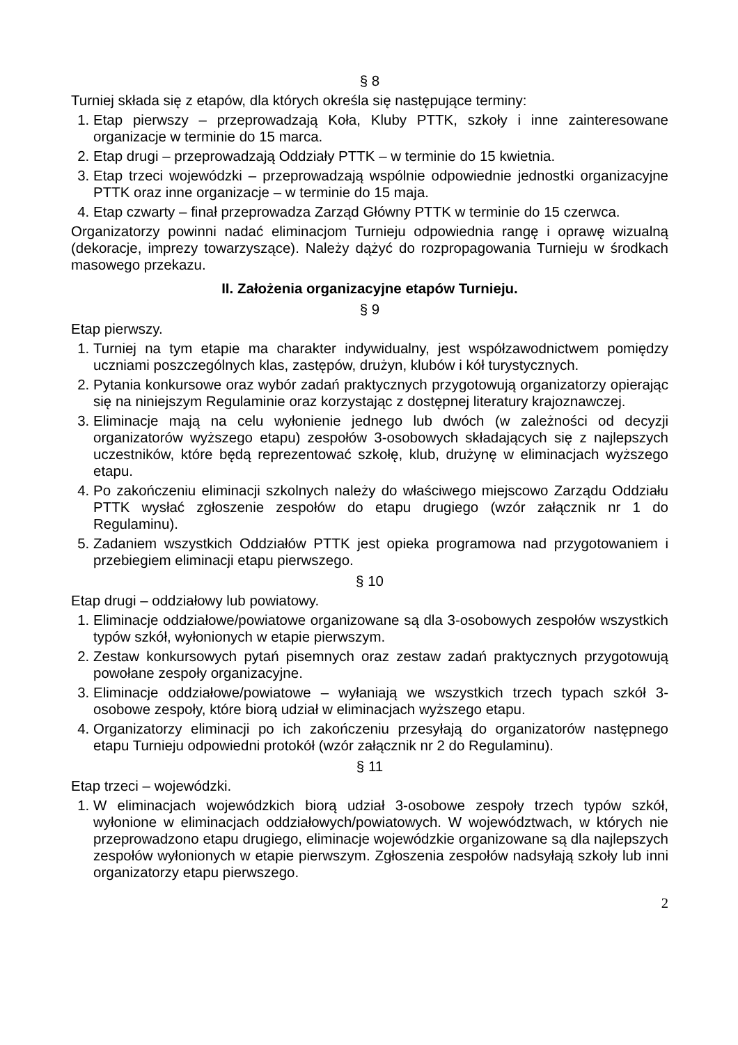§ 8
Turniej składa się z etapów, dla których określa się następujące terminy:
1. Etap pierwszy – przeprowadzają Koła, Kluby PTTK, szkoły i inne zainteresowane organizacje w terminie do 15 marca.
2. Etap drugi – przeprowadzają Oddziały PTTK – w terminie do 15 kwietnia.
3. Etap trzeci wojewódzki – przeprowadzają wspólnie odpowiednie jednostki organizacyjne PTTK oraz inne organizacje – w terminie do 15 maja.
4. Etap czwarty – finał przeprowadza Zarząd Główny PTTK w terminie do 15 czerwca.
Organizatorzy powinni nadać eliminacjom Turnieju odpowiednia rangę i oprawę wizualną (dekoracje, imprezy towarzyszące). Należy dążyć do rozpropagowania Turnieju w środkach masowego przekazu.
II. Założenia organizacyjne etapów Turnieju.
§ 9
Etap pierwszy.
1. Turniej na tym etapie ma charakter indywidualny, jest współzawodnictwem pomiędzy uczniami poszczególnych klas, zastępów, drużyn, klubów i kół turystycznych.
2. Pytania konkursowe oraz wybór zadań praktycznych przygotowują organizatorzy opierając się na niniejszym Regulaminie oraz korzystając z dostępnej literatury krajoznawczej.
3. Eliminacje mają na celu wyłonienie jednego lub dwóch (w zależności od decyzji organizatorów wyższego etapu) zespołów 3-osobowych składających się z najlepszych uczestników, które będą reprezentować szkołę, klub, drużynę w eliminacjach wyższego etapu.
4. Po zakończeniu eliminacji szkolnych należy do właściwego miejscowo Zarządu Oddziału PTTK wysłać zgłoszenie zespołów do etapu drugiego (wzór załącznik nr 1 do Regulaminu).
5. Zadaniem wszystkich Oddziałów PTTK jest opieka programowa nad przygotowaniem i przebiegiem eliminacji etapu pierwszego.
§ 10
Etap drugi – oddziałowy lub powiatowy.
1. Eliminacje oddziałowe/powiatowe organizowane są dla 3-osobowych zespołów wszystkich typów szkół, wyłonionych w etapie pierwszym.
2. Zestaw konkursowych pytań pisemnych oraz zestaw zadań praktycznych przygotowują powołane zespoły organizacyjne.
3. Eliminacje oddziałowe/powiatowe – wyłaniają we wszystkich trzech typach szkół 3-osobowe zespoły, które biorą udział w eliminacjach wyższego etapu.
4. Organizatorzy eliminacji po ich zakończeniu przesyłają do organizatorów następnego etapu Turnieju odpowiedni protokół (wzór załącznik nr 2 do Regulaminu).
§ 11
Etap trzeci – wojewódzki.
1. W eliminacjach wojewódzkich biorą udział 3-osobowe zespoły trzech typów szkół, wyłonione w eliminacjach oddziałowych/powiatowych. W województwach, w których nie przeprowadzono etapu drugiego, eliminacje wojewódzkie organizowane są dla najlepszych zespołów wyłonionych w etapie pierwszym. Zgłoszenia zespołów nadsyłają szkoły lub inni organizatorzy etapu pierwszego.
2